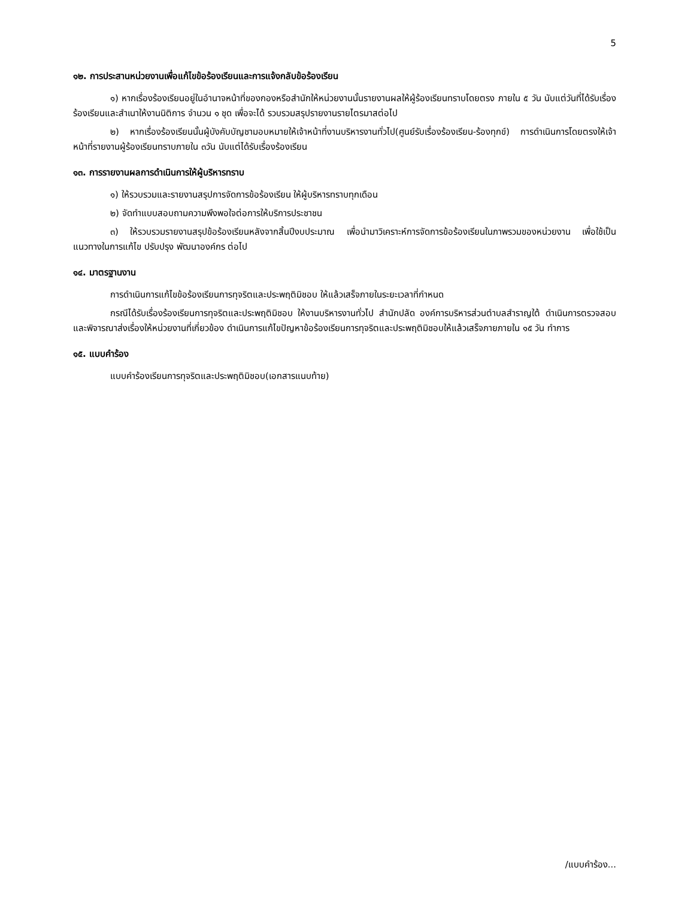5
๑๒. การประสานหน่วยงานเพื่อแก้ไขข้อร้องเรียนและการแจ้งกลับข้อร้องเรียน
๑) หากเรื่องร้องเรียนอยู่ในอำนาจหน้าที่ของกองหรือสำนักให้หน่วยงานนั้นรายงานผลให้ผู้ร้องเรียนทราบโดยตรง ภายใน ๕ วัน นับแต่วันที่ได้รับเรื่องร้องเรียนและสำเนาให้งานนิติการ จำนวน ๑ ชุด เพื่อจะได้ รวบรวมสรุปรายงานรายไตรมาสต่อไป
๒) หากเรื่องร้องเรียนนั้นผู้บังคับบัญชามอบหมายให้เจ้าหน้าที่งานบริหารงานทั่วไป(ศูนย์รับเรื่องร้องเรียน-ร้องทุกข์) การดำเนินการโดยตรงให้เจ้าหน้าที่รายงานผู้ร้องเรียนทราบภายใน ๓วัน นับแต่ได้รับเรื่องร้องเรียน
๑๓. การรายงานผลการดำเนินการให้ผู้บริหารทราบ
๑) ให้รวบรวมและรายงานสรุปการจัดการข้อร้องเรียน ให้ผู้บริหารทราบทุกเดือน
๒) จัดทำแบบสอบถามความพึงพอใจต่อการให้บริการประชาชน
๓) ให้รวบรวมรายงานสรุปข้อร้องเรียนหลังจากสิ้นปีงบประมาณ เพื่อนำมาวิเคราะห์การจัดการข้อร้องเรียนในภาพรวมของหน่วยงาน เพื่อใช้เป็นแนวทางในการแก้ไข ปรับปรุง พัฒนาองค์กร ต่อไป
๑๔. มาตรฐานงาน
การดำเนินการแก้ไขข้อร้องเรียนการทุจริตและประพฤติมิชอบ ให้แล้วเสร็จภายในระยะเวลาที่กำหนด
กรณีได้รับเรื่องร้องเรียนการทุจริตและประพฤติมิชอบ ให้งานบริหารงานทั่วไป สำนักปลัด องค์การบริหารส่วนตำบลสำราญใต้ ดำเนินการตรวจสอบและพิจารณาส่งเรื่องให้หน่วยงานที่เกี่ยวข้อง ดำเนินการแก้ไขปัญหาข้อร้องเรียนการทุจริตและประพฤติมิชอบให้แล้วเสร็จภายภายใน ๑๕ วัน ทำการ
๑๕. แบบคำร้อง
แบบคำร้องเรียนการทุจริตและประพฤติมิชอบ(เอกสารแนบท้าย)
/แบบคำร้อง...